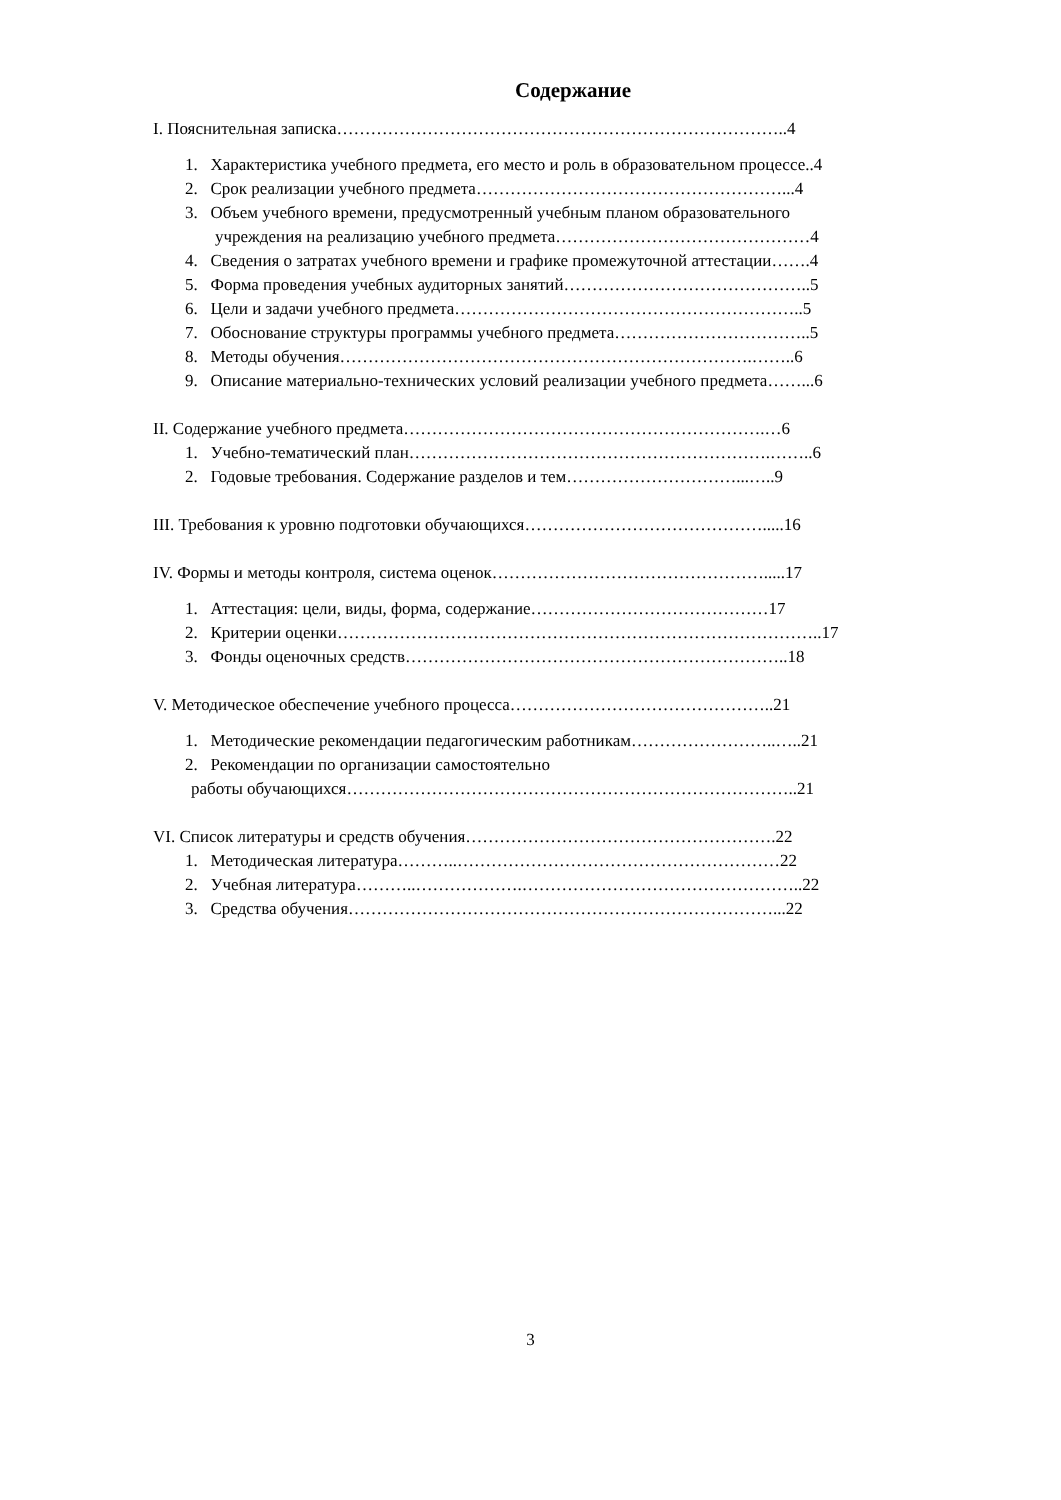Содержание
I. Пояснительная записка……………………………………………………………………..4
1. Характеристика учебного предмета, его место и роль в образовательном процессе..4
2. Срок реализации учебного предмета………………………………………………...4
3. Объем учебного времени, предусмотренный учебным планом образовательного
учреждения на реализацию учебного предмета………………………………………4
4. Сведения о затратах учебного времени и графике промежуточной аттестации…….4
5. Форма проведения учебных аудиторных занятий……………………………………..5
6. Цели и задачи учебного предмета……………………………………………………..5
7. Обоснование структуры программы учебного предмета……………………………..5
8. Методы обучения……………………………………………………………….……..6
9. Описание материально-технических условий реализации учебного предмета……...6
II. Содержание учебного предмета……………………………………………………….…6
1. Учебно-тематический план……………………………………………………….……..6
2. Годовые требования. Содержание разделов и тем…………………………...…..9
III. Требования к уровню подготовки обучающихся…………………………………….....16
IV. Формы и методы контроля, система оценок………………………………………….....17
1. Аттестация: цели, виды, форма, содержание……………………………………17
2. Критерии оценки…………………………………………………………………………..17
3. Фонды оценочных средств…………………………………………………………..18
V. Методическое обеспечение учебного процесса………………………………………..21
1. Методические рекомендации педагогическим работникам……………………..…..21
2. Рекомендации по организации самостоятельно
работы обучающихся……………………………………………………………………..21
VI. Список литературы и средств обучения……………………………………………….22
1. Методическая литература………..…………………………………………………22
2. Учебная литература………..……………….…………………………………………..22
3. Средства обучения…………………………………………………………………...22
3